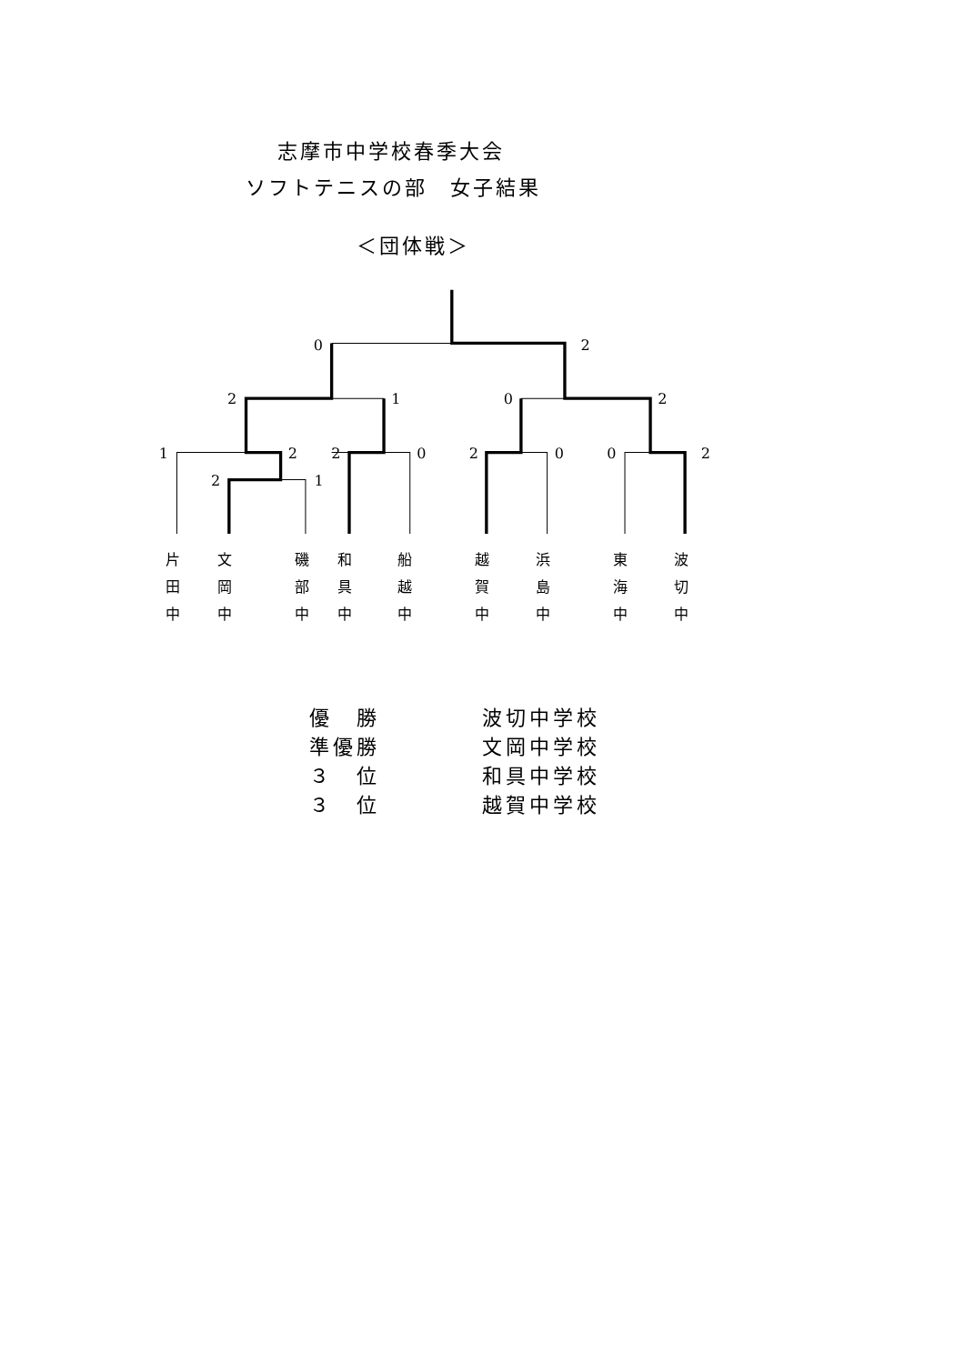志摩市中学校春季大会
ソフトテニスの部　女子結果
＜団体戦＞
0
2
2
1
0
2
1
2
2
0
2
0
0
2
2
1
片
田
中
文
岡
中
磯
部
中
和
具
中
船
越
中
越
賀
中
浜
島
中
東
海
中
波
切
中
| 優 勝 | 波切中学校 |
| 準優勝 | 文岡中学校 |
| ３ 位 | 和具中学校 |
| ３ 位 | 越賀中学校 |